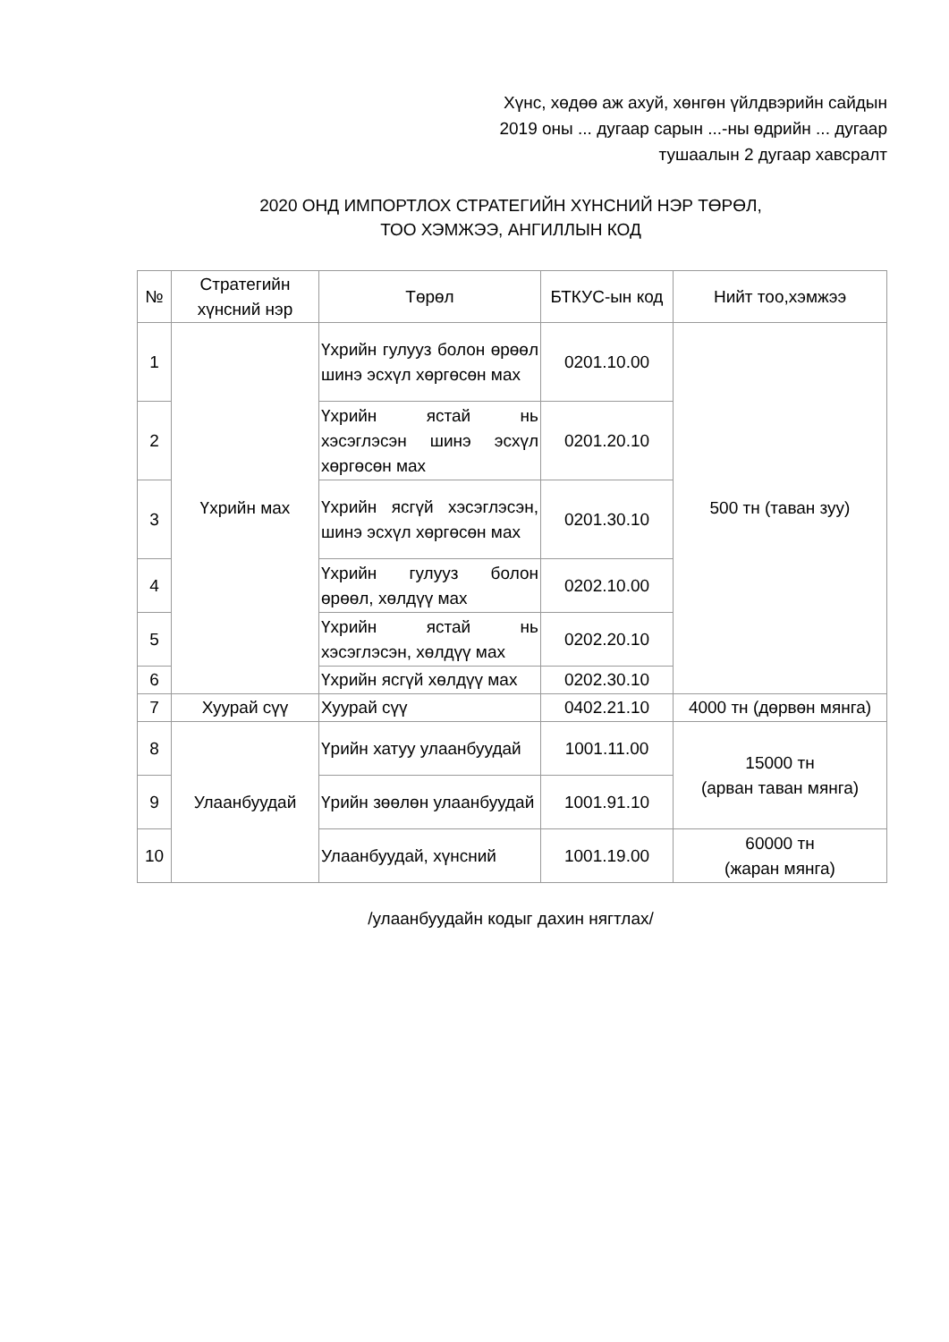Хүнс, хөдөө аж ахуй, хөнгөн үйлдвэрийн сайдын
2019 оны ... дугаар сарын ...-ны өдрийн ... дугаар
тушаалын 2 дугаар хавсралт
2020 ОНД ИМПОРТЛОХ СТРАТЕГИЙН ХҮНСНИЙ НЭР ТӨРӨЛ,
ТОО ХЭМЖЭЭ, АНГИЛЛЫН КОД
| № | Стратегийн хүнсний нэр | Төрөл | БТКУС-ын код | Нийт тоо,хэмжээ |
| --- | --- | --- | --- | --- |
| 1 | Үхрийн мах | Үхрийн гулууз болон өрөөл шинэ эсхүл хөргөсөн мах | 0201.10.00 | 500 тн (таван зуу) |
| 2 | | Үхрийн ястай нь хэсэглэсэн шинэ эсхүл хөргөсөн мах | 0201.20.10 | |
| 3 | | Үхрийн ясгүй хэсэглэсэн, шинэ эсхүл хөргөсөн мах | 0201.30.10 | |
| 4 | | Үхрийн гулууз болон өрөөл, хөлдүү мах | 0202.10.00 | |
| 5 | | Үхрийн ястай нь хэсэглэсэн, хөлдүү мах | 0202.20.10 | |
| 6 | | Үхрийн ясгүй хөлдүү мах | 0202.30.10 | |
| 7 | Хуурай сүү | Хуурай сүү | 0402.21.10 | 4000 тн (дөрвөн мянга) |
| 8 | Улаанбуудай | Үрийн хатуу улаанбуудай | 1001.11.00 | 15000 тн (арван таван мянга) |
| 9 | | Үрийн зөөлөн улаанбуудай | 1001.91.10 | |
| 10 | | Улаанбуудай, хүнсний | 1001.19.00 | 60000 тн (жаран мянга) |
/улаанбуудайн кодыг дахин нягтлах/